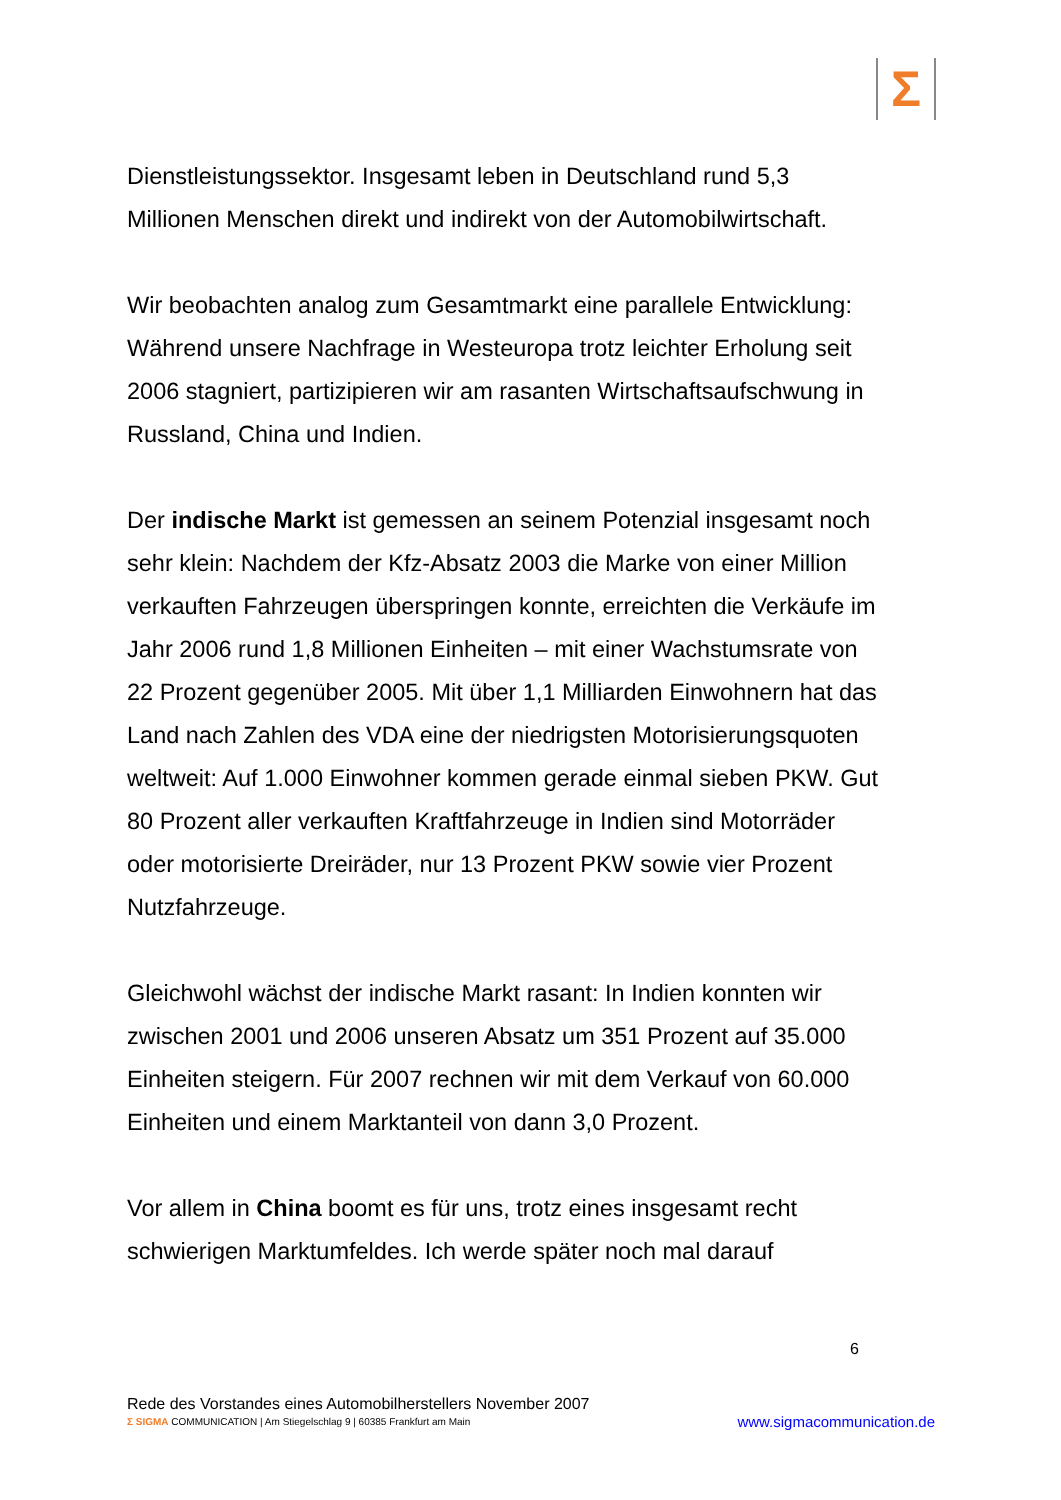Σ
Dienstleistungssektor. Insgesamt leben in Deutschland rund 5,3 Millionen Menschen direkt und indirekt von der Automobilwirtschaft.
Wir beobachten analog zum Gesamtmarkt eine parallele Entwicklung: Während unsere Nachfrage in Westeuropa trotz leichter Erholung seit 2006 stagniert, partizipieren wir am rasanten Wirtschaftsaufschwung in Russland, China und Indien.
Der indische Markt ist gemessen an seinem Potenzial insgesamt noch sehr klein: Nachdem der Kfz-Absatz 2003 die Marke von einer Million verkauften Fahrzeugen überspringen konnte, erreichten die Verkäufe im Jahr 2006 rund 1,8 Millionen Einheiten – mit einer Wachstumsrate von 22 Prozent gegenüber 2005. Mit über 1,1 Milliarden Einwohnern hat das Land nach Zahlen des VDA eine der niedrigsten Motorisierungsquoten weltweit: Auf 1.000 Einwohner kommen gerade einmal sieben PKW. Gut 80 Prozent aller verkauften Kraftfahrzeuge in Indien sind Motorräder oder motorisierte Dreiräder, nur 13 Prozent PKW sowie vier Prozent Nutzfahrzeuge.
Gleichwohl wächst der indische Markt rasant: In Indien konnten wir zwischen 2001 und 2006 unseren Absatz um 351 Prozent auf 35.000 Einheiten steigern. Für 2007 rechnen wir mit dem Verkauf von 60.000 Einheiten und einem Marktanteil von dann 3,0 Prozent.
Vor allem in China boomt es für uns, trotz eines insgesamt recht schwierigen Marktumfeldes. Ich werde später noch mal darauf
6
Rede des Vorstandes eines Automobilherstellers November 2007
Σ SIGMA COMMUNICATION | Am Stiegelschlag 9 | 60385 Frankfurt am Main www.sigmacommunication.de